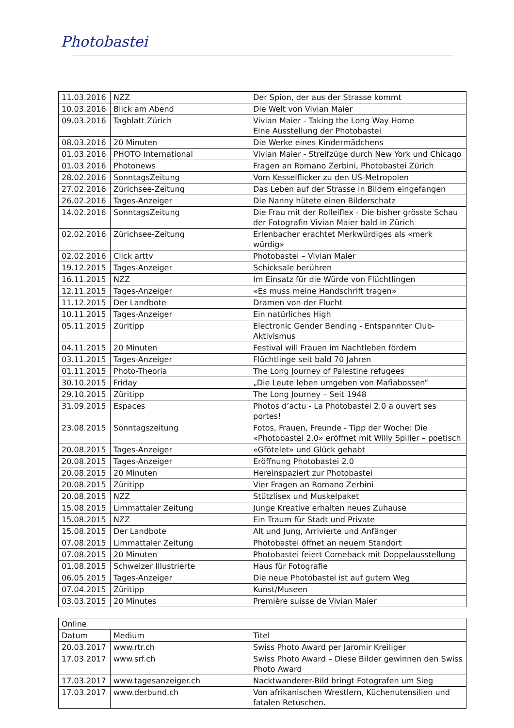Photobastei
| 11.03.2016 | NZZ | Der Spion, der aus der Strasse kommt |
| 10.03.2016 | Blick am Abend | Die Welt von Vivian Maier |
| 09.03.2016 | Tagblatt Zürich | Vivian Maier - Taking the Long Way Home Eine Ausstellung der Photobastei |
| 08.03.2016 | 20 Minuten | Die Werke eines Kindermädchens |
| 01.03.2016 | PHOTO International | Vivian Maier - Streifzüge durch New York und Chicago |
| 01.03.2016 | Photonews | Fragen an Romano Zerbini, Photobastei Zürich |
| 28.02.2016 | SonntagsZeitung | Vom Kesselflicker zu den US-Metropolen |
| 27.02.2016 | Zürichsee-Zeitung | Das Leben auf der Strasse in Bildern eingefangen |
| 26.02.2016 | Tages-Anzeiger | Die Nanny hütete einen Bilderschatz |
| 14.02.2016 | SonntagsZeitung | Die Frau mit der Rolleiflex - Die bisher grösste Schau der Fotografin Vivian Maier bald in Zürich |
| 02.02.2016 | Zürichsee-Zeitung | Erlenbacher erachtet Merkwürdiges als «merk würdig» |
| 02.02.2016 | Click arttv | Photobastei – Vivian Maier |
| 19.12.2015 | Tages-Anzeiger | Schicksale berühren |
| 16.11.2015 | NZZ | Im Einsatz für die Würde von Flüchtlingen |
| 12.11.2015 | Tages-Anzeiger | «Es muss meine Handschrift tragen» |
| 11.12.2015 | Der Landbote | Dramen von der Flucht |
| 10.11.2015 | Tages-Anzeiger | Ein natürliches High |
| 05.11.2015 | Züritipp | Electronic Gender Bending - Entspannter Club-Aktivismus |
| 04.11.2015 | 20 Minuten | Festival will Frauen im Nachtleben fördern |
| 03.11.2015 | Tages-Anzeiger | Flüchtlinge seit bald 70 Jahren |
| 01.11.2015 | Photo-Theoria | The Long Journey of Palestine refugees |
| 30.10.2015 | Friday | „Die Leute leben umgeben von Mafiabossen“ |
| 29.10.2015 | Züritipp | The Long Journey – Seit 1948 |
| 31.09.2015 | Espaces | Photos d’actu - La Photobastei 2.0 a ouvert ses portes! |
| 23.08.2015 | Sonntagszeitung | Fotos, Frauen, Freunde - Tipp der Woche: Die «Photobastei 2.0» eröffnet mit Willy Spiller – poetisch |
| 20.08.2015 | Tages-Anzeiger | «Gfötelet» und Glück gehabt |
| 20.08.2015 | Tages-Anzeiger | Eröffnung Photobastei 2.0 |
| 20.08.2015 | 20 Minuten | Hereinspaziert zur Photobastei |
| 20.08.2015 | Züritipp | Vier Fragen an Romano Zerbini |
| 20.08.2015 | NZZ | Stützlisex und Muskelpaket |
| 15.08.2015 | Limmattaler Zeitung | Junge Kreative erhalten neues Zuhause |
| 15.08.2015 | NZZ | Ein Traum für Stadt und Private |
| 15.08.2015 | Der Landbote | Alt und Jung, Arrivierte und Anfänger |
| 07.08.2015 | Limmattaler Zeitung | Photobastei öffnet an neuem Standort |
| 07.08.2015 | 20 Minuten | Photobastei feiert Comeback mit Doppelausstellung |
| 01.08.2015 | Schweizer Illustrierte | Haus für Fotografie |
| 06.05.2015 | Tages-Anzeiger | Die neue Photobastei ist auf gutem Weg |
| 07.04.2015 | Züritipp | Kunst/Museen |
| 03.03.2015 | 20 Minutes | Première suisse de Vivian Maier |
| Online | | |
| --- | --- | --- |
| Datum | Medium | Titel |
| 20.03.2017 | www.rtr.ch | Swiss Photo Award per Jaromir Kreiliger |
| 17.03.2017 | www.srf.ch | Swiss Photo Award – Diese Bilder gewinnen den Swiss Photo Award |
| 17.03.2017 | www.tagesanzeiger.ch | Nacktwanderer-Bild bringt Fotografen um Sieg |
| 17.03.2017 | www.derbund.ch | Von afrikanischen Wrestlern, Küchenutensilien und fatalen Retuschen. |